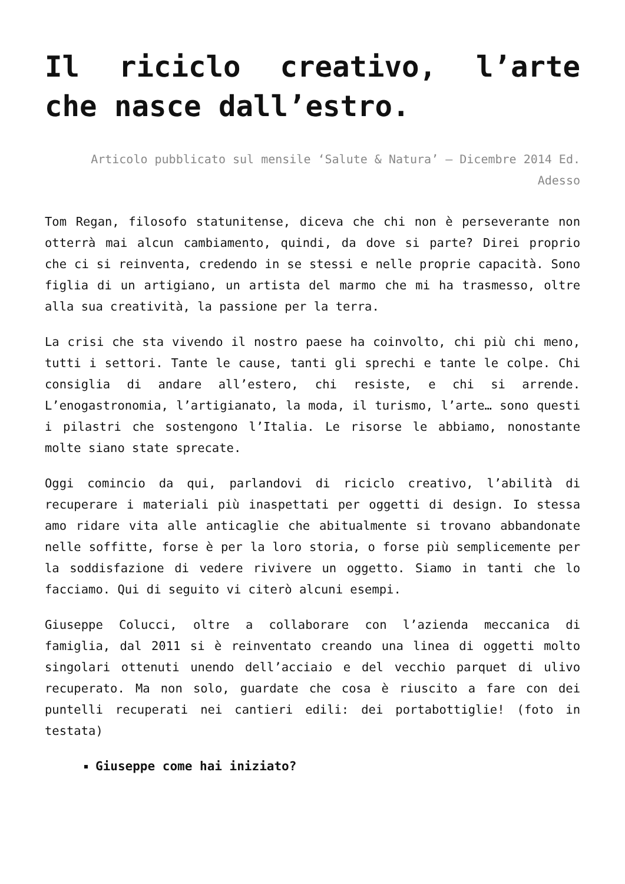Il riciclo creativo, l’arte che nasce dall’estro.
Articolo pubblicato sul mensile ‘Salute & Natura’ – Dicembre 2014 Ed. Adesso
Tom Regan, filosofo statunitense, diceva che chi non è perseverante non otterrà mai alcun cambiamento, quindi, da dove si parte? Direi proprio che ci si reinventa, credendo in se stessi e nelle proprie capacità. Sono figlia di un artigiano, un artista del marmo che mi ha trasmesso, oltre alla sua creatività, la passione per la terra.
La crisi che sta vivendo il nostro paese ha coinvolto, chi più chi meno, tutti i settori. Tante le cause, tanti gli sprechi e tante le colpe. Chi consiglia di andare all’estero, chi resiste, e chi si arrende. L’enogastronomia, l’artigianato, la moda, il turismo, l’arte… sono questi i pilastri che sostengono l’Italia. Le risorse le abbiamo, nonostante molte siano state sprecate.
Oggi comincio da qui, parlandovi di riciclo creativo, l’abilità di recuperare i materiali più inaspettati per oggetti di design. Io stessa amo ridare vita alle anticaglie che abitualmente si trovano abbandonate nelle soffitte, forse è per la loro storia, o forse più semplicemente per la soddisfazione di vedere rivivere un oggetto. Siamo in tanti che lo facciamo. Qui di seguito vi citerò alcuni esempi.
Giuseppe Colucci, oltre a collaborare con l’azienda meccanica di famiglia, dal 2011 si è reinventato creando una linea di oggetti molto singolari ottenuti unendo dell’acciaio e del vecchio parquet di ulivo recuperato. Ma non solo, guardate che cosa è riuscito a fare con dei puntelli recuperati nei cantieri edili: dei portabottiglie! (foto in testata)
Giuseppe come hai iniziato?